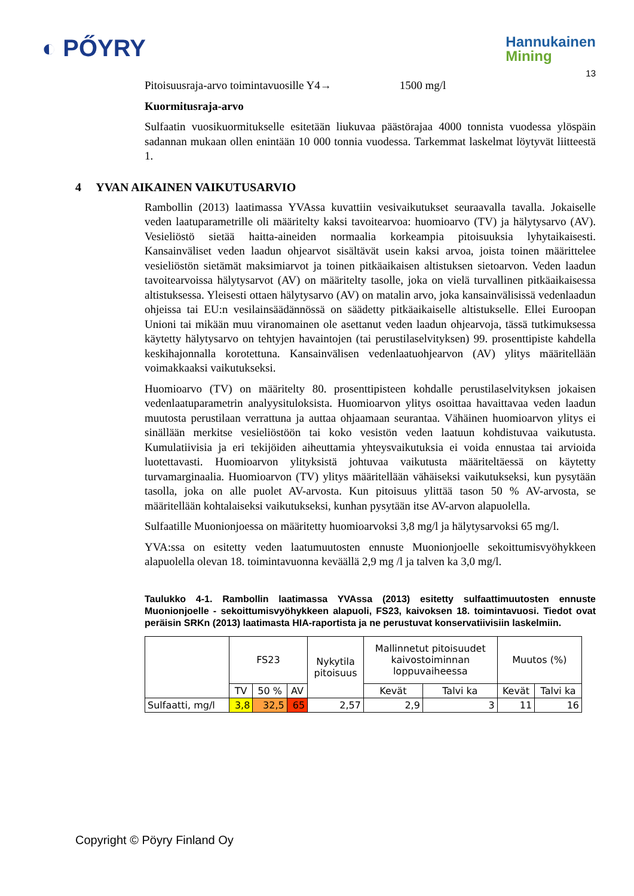◐ PŐYRY
Hannukainen
Mining
13
Pitoisuusraja-arvo toimintavuosille Y4→ 1500 mg/l
Kuormitusraja-arvo
Sulfaatin vuosikuormitukselle esitetään liukuvaa päästörajaa 4000 tonnista vuodessa ylöspäin sadannan mukaan ollen enintään 10 000 tonnia vuodessa. Tarkemmat laskelmat löytyvät liitteestä 1.
4 YVAN AIKAINEN VAIKUTUSARVIO
Rambollin (2013) laatimassa YVAssa kuvattiin vesivaikutukset seuraavalla tavalla. Jokaiselle veden laatuparametrille oli määritelty kaksi tavoitearvoa: huomioarvo (TV) ja hälytysarvo (AV). Vesieliöstö sietää haitta-aineiden normaalia korkeampia pitoisuuksia lyhytaikaisesti. Kansainväliset veden laadun ohjearvot sisältävät usein kaksi arvoa, joista toinen määrittelee vesieliöstön sietämät maksimiarvot ja toinen pitkäaikaisen altistuksen sietoarvon. Veden laadun tavoitearvoissa hälytysarvot (AV) on määritelty tasolle, joka on vielä turvallinen pitkäaikaisessa altistuksessa. Yleisesti ottaen hälytysarvo (AV) on matalin arvo, joka kansainvälisissä vedenlaadun ohjeissa tai EU:n vesilainsäädännössä on säädetty pitkäaikaiselle altistukselle. Ellei Euroopan Unioni tai mikään muu viranomainen ole asettanut veden laadun ohjearvoja, tässä tutkimuksessa käytetty hälytysarvo on tehtyjen havaintojen (tai perustilaselvityksen) 99. prosenttipiste kahdella keskihajonnalla korotettuna. Kansainvälisen vedenlaatuohjearvon (AV) ylitys määritellään voimakkaaksi vaikutukseksi.
Huomioarvo (TV) on määritelty 80. prosenttipisteen kohdalle perustilaselvityksen jokaisen vedenlaatuparametrin analyysituloksista. Huomioarvon ylitys osoittaa havaittavaa veden laadun muutosta perustilaan verrattuna ja auttaa ohjaamaan seurantaa. Vähäinen huomioarvon ylitys ei sinällään merkitse vesieliöstöön tai koko vesistön veden laatuun kohdistuvaa vaikutusta. Kumulatiivisia ja eri tekijöiden aiheuttamia yhteysvaikutuksia ei voida ennustaa tai arvioida luotettavasti. Huomioarvon ylityksistä johtuvaa vaikutusta määriteltäessä on käytetty turvamarginaalia. Huomioarvon (TV) ylitys määritellään vähäiseksi vaikutukseksi, kun pysytään tasolla, joka on alle puolet AV-arvosta. Kun pitoisuus ylittää tason 50 % AV-arvosta, se määritellään kohtalaiseksi vaikutukseksi, kunhan pysytään itse AV-arvon alapuolella.
Sulfaatille Muonionjoessa on määritetty huomioarvoksi 3,8 mg/l ja hälytysarvoksi 65 mg/l.
YVA:ssa on esitetty veden laatumuutosten ennuste Muonionjoelle sekoittumisvyöhykkeen alapuolella olevan 18. toimintavuonna keväällä 2,9 mg /l ja talven ka 3,0 mg/l.
Taulukko 4-1. Rambollin laatimassa YVAssa (2013) esitetty sulfaattimuutosten ennuste Muonionjoelle - sekoittumisvyöhykkeen alapuoli, FS23, kaivoksen 18. toimintavuosi. Tiedot ovat peräisin SRKn (2013) laatimasta HIA-raportista ja ne perustuvat konservatiivisiin laskelmiin.
| | FS23 | | | Nykytila pitoisuus | Mallinnetut pitoisuudet kaivostoiminnan loppuvaiheessa | | Muutos (%) | |
| --- | --- | --- | --- | --- | --- | --- | --- | --- |
| | TV | 50 % | AV | | Kevät | Talvi ka | Kevät | Talvi ka |
| Sulfaatti, mg/l | 3,8 | 32,5 | 65 | 2,57 | 2,9 | 3 | 11 | 16 |
Copyright © Pöyry Finland Oy